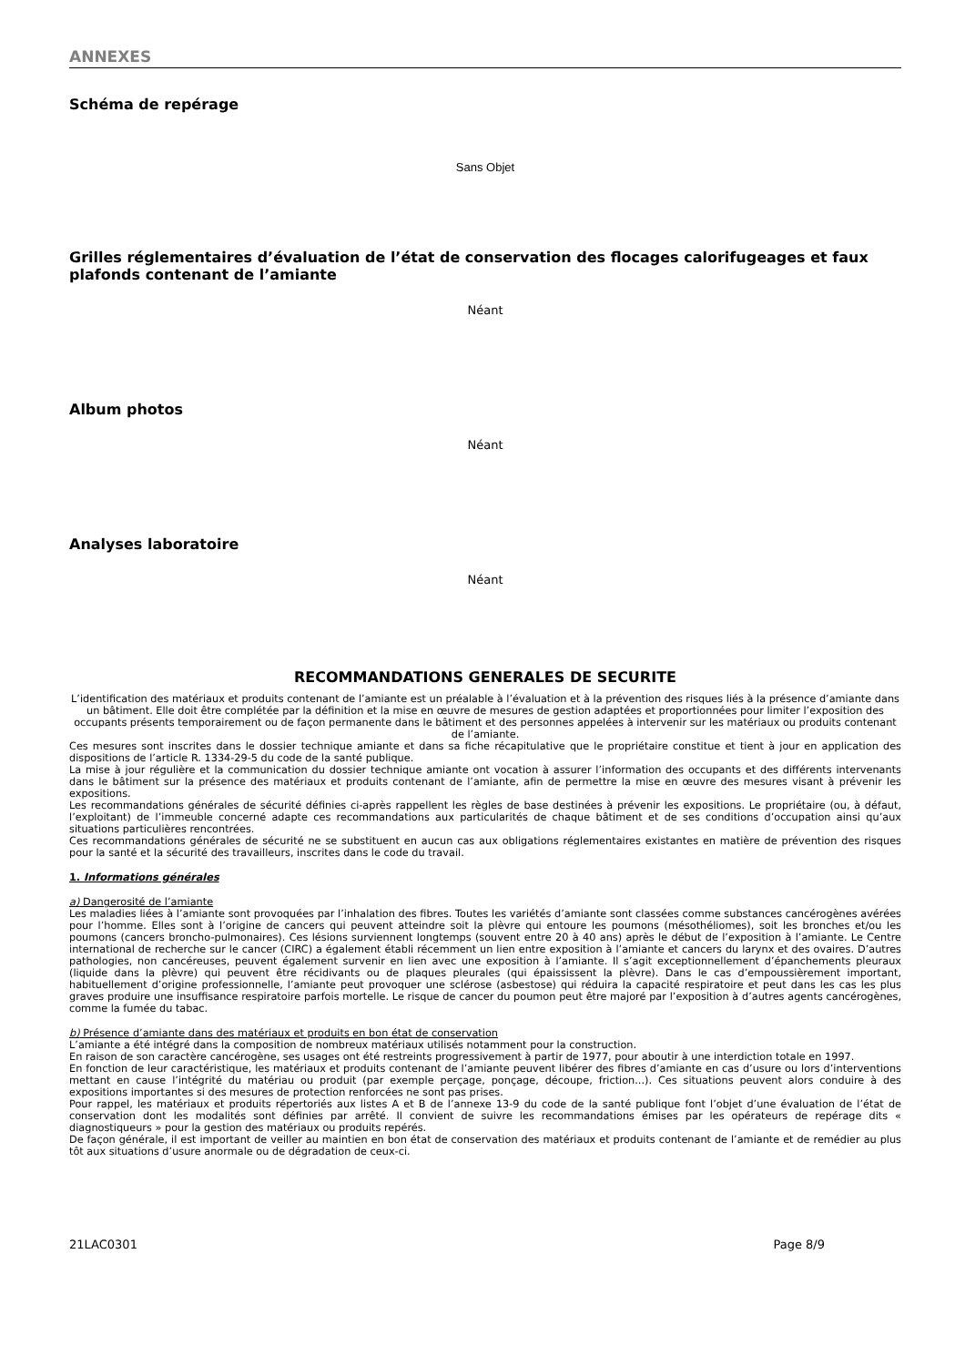ANNEXES
Schéma de repérage
Sans Objet
Grilles réglementaires d’évaluation de l’état de conservation des flocages calorifugeages et faux plafonds contenant de l’amiante
Néant
Album photos
Néant
Analyses laboratoire
Néant
RECOMMANDATIONS GENERALES DE SECURITE
L’identification des matériaux et produits contenant de l’amiante est un préalable à l’évaluation et à la prévention des risques liés à la présence d’amiante dans un bâtiment. Elle doit être complétée par la définition et la mise en œuvre de mesures de gestion adaptées et proportionnées pour limiter l’exposition des occupants présents temporairement ou de façon permanente dans le bâtiment et des personnes appelées à intervenir sur les matériaux ou produits contenant de l’amiante.
Ces mesures sont inscrites dans le dossier technique amiante et dans sa fiche récapitulative que le propriétaire constitue et tient à jour en application des dispositions de l’article R. 1334-29-5 du code de la santé publique.
La mise à jour régulière et la communication du dossier technique amiante ont vocation à assurer l’information des occupants et des différents intervenants dans le bâtiment sur la présence des matériaux et produits contenant de l’amiante, afin de permettre la mise en œuvre des mesures visant à prévenir les expositions.
Les recommandations générales de sécurité définies ci-après rappellent les règles de base destinées à prévenir les expositions. Le propriétaire (ou, à défaut, l’exploitant) de l’immeuble concerné adapte ces recommandations aux particularités de chaque bâtiment et de ses conditions d’occupation ainsi qu’aux situations particulières rencontrées.
Ces recommandations générales de sécurité ne se substituent en aucun cas aux obligations réglementaires existantes en matière de prévention des risques pour la santé et la sécurité des travailleurs, inscrites dans le code du travail.
1. Informations générales
a) Dangerosité de l’amiante
Les maladies liées à l’amiante sont provoquées par l’inhalation des fibres. Toutes les variétés d’amiante sont classées comme substances cancérogènes avérées pour l’homme. Elles sont à l’origine de cancers qui peuvent atteindre soit la plèvre qui entoure les poumons (mésothéliomes), soit les bronches et/ou les poumons (cancers broncho-pulmonaires). Ces lésions surviennent longtemps (souvent entre 20 à 40 ans) après le début de l’exposition à l’amiante. Le Centre international de recherche sur le cancer (CIRC) a également établi récemment un lien entre exposition à l’amiante et cancers du larynx et des ovaires. D’autres pathologies, non cancéreuses, peuvent également survenir en lien avec une exposition à l’amiante. Il s’agit exceptionnellement d’épanchements pleuraux (liquide dans la plèvre) qui peuvent être récidivants ou de plaques pleurales (qui épaississent la plèvre). Dans le cas d’empoussièrement important, habituellement d’origine professionnelle, l’amiante peut provoquer une sclérose (asbestose) qui réduira la capacité respiratoire et peut dans les cas les plus graves produire une insuffisance respiratoire parfois mortelle. Le risque de cancer du poumon peut être majoré par l’exposition à d’autres agents cancérogènes, comme la fumée du tabac.
b) Présence d’amiante dans des matériaux et produits en bon état de conservation
L’amiante a été intégré dans la composition de nombreux matériaux utilisés notamment pour la construction.
En raison de son caractère cancérogène, ses usages ont été restreints progressivement à partir de 1977, pour aboutir à une interdiction totale en 1997.
En fonction de leur caractéristique, les matériaux et produits contenant de l’amiante peuvent libérer des fibres d’amiante en cas d’usure ou lors d’interventions mettant en cause l’intégrité du matériau ou produit (par exemple perçage, ponçage, découpe, friction...). Ces situations peuvent alors conduire à des expositions importantes si des mesures de protection renforcées ne sont pas prises.
Pour rappel, les matériaux et produits répertoriés aux listes A et B de l’annexe 13-9 du code de la santé publique font l’objet d’une évaluation de l’état de conservation dont les modalités sont définies par arrêté. Il convient de suivre les recommandations émises par les opérateurs de repérage dits « diagnostiqueurs » pour la gestion des matériaux ou produits repérés.
De façon générale, il est important de veiller au maintien en bon état de conservation des matériaux et produits contenant de l’amiante et de remédier au plus tôt aux situations d’usure anormale ou de dégradation de ceux-ci.
21LAC0301 Page 8/9